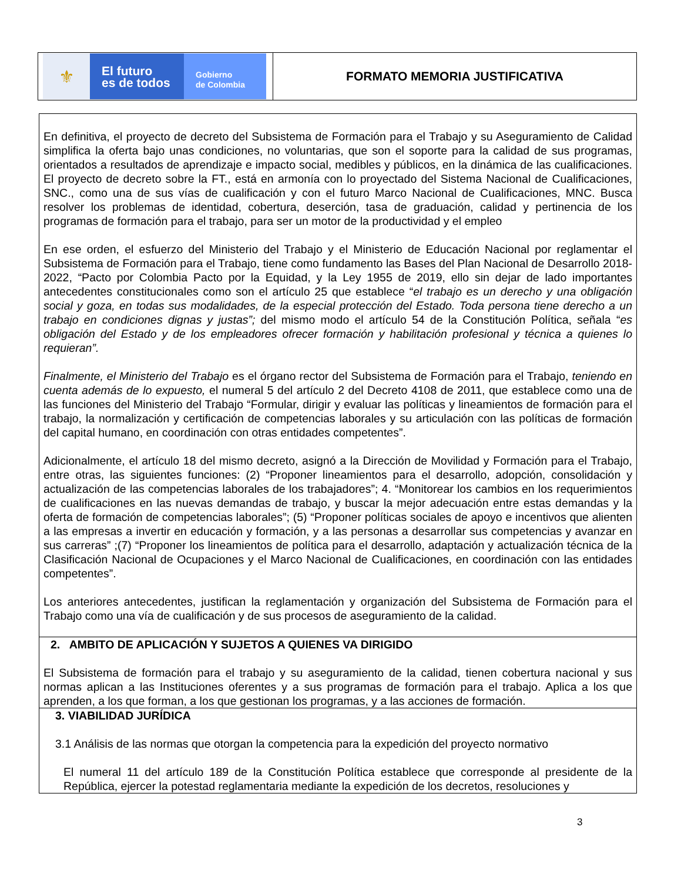⚜
El futuro
es de todos
Gobierno
de Colombia
FORMATO MEMORIA JUSTIFICATIVA
En definitiva, el proyecto de decreto del Subsistema de Formación para el Trabajo y su Aseguramiento de Calidad simplifica la oferta bajo unas condiciones, no voluntarias, que son el soporte para la calidad de sus programas, orientados a resultados de aprendizaje e impacto social, medibles y públicos, en la dinámica de las cualificaciones. El proyecto de decreto sobre la FT., está en armonía con lo proyectado del Sistema Nacional de Cualificaciones, SNC., como una de sus vías de cualificación y con el futuro Marco Nacional de Cualificaciones, MNC. Busca resolver los problemas de identidad, cobertura, deserción, tasa de graduación, calidad y pertinencia de los programas de formación para el trabajo, para ser un motor de la productividad y el empleo
En ese orden, el esfuerzo del Ministerio del Trabajo y el Ministerio de Educación Nacional por reglamentar el Subsistema de Formación para el Trabajo, tiene como fundamento las Bases del Plan Nacional de Desarrollo 2018-2022, “Pacto por Colombia Pacto por la Equidad, y la Ley 1955 de 2019, ello sin dejar de lado importantes antecedentes constitucionales como son el artículo 25 que establece “el trabajo es un derecho y una obligación social y goza, en todas sus modalidades, de la especial protección del Estado. Toda persona tiene derecho a un trabajo en condiciones dignas y justas”; del mismo modo el artículo 54 de la Constitución Política, señala “es obligación del Estado y de los empleadores ofrecer formación y habilitación profesional y técnica a quienes lo requieran”.
Finalmente, el Ministerio del Trabajo es el órgano rector del Subsistema de Formación para el Trabajo, teniendo en cuenta además de lo expuesto, el numeral 5 del artículo 2 del Decreto 4108 de 2011, que establece como una de las funciones del Ministerio del Trabajo “Formular, dirigir y evaluar las políticas y lineamientos de formación para el trabajo, la normalización y certificación de competencias laborales y su articulación con las políticas de formación del capital humano, en coordinación con otras entidades competentes”.
Adicionalmente, el artículo 18 del mismo decreto, asignó a la Dirección de Movilidad y Formación para el Trabajo, entre otras, las siguientes funciones: (2) “Proponer lineamientos para el desarrollo, adopción, consolidación y actualización de las competencias laborales de los trabajadores”; 4. “Monitorear los cambios en los requerimientos de cualificaciones en las nuevas demandas de trabajo, y buscar la mejor adecuación entre estas demandas y la oferta de formación de competencias laborales”; (5) “Proponer políticas sociales de apoyo e incentivos que alienten a las empresas a invertir en educación y formación, y a las personas a desarrollar sus competencias y avanzar en sus carreras” ;(7) “Proponer los lineamientos de política para el desarrollo, adaptación y actualización técnica de la Clasificación Nacional de Ocupaciones y el Marco Nacional de Cualificaciones, en coordinación con las entidades competentes”.
Los anteriores antecedentes, justifican la reglamentación y organización del Subsistema de Formación para el Trabajo como una vía de cualificación y de sus procesos de aseguramiento de la calidad.
2. AMBITO DE APLICACIÓN Y SUJETOS A QUIENES VA DIRIGIDO
El Subsistema de formación para el trabajo y su aseguramiento de la calidad, tienen cobertura nacional y sus normas aplican a las Instituciones oferentes y a sus programas de formación para el trabajo. Aplica a los que aprenden, a los que forman, a los que gestionan los programas, y a las acciones de formación.
3. VIABILIDAD JURÍDICA
3.1 Análisis de las normas que otorgan la competencia para la expedición del proyecto normativo
El numeral 11 del artículo 189 de la Constitución Política establece que corresponde al presidente de la República, ejercer la potestad reglamentaria mediante la expedición de los decretos, resoluciones y
3